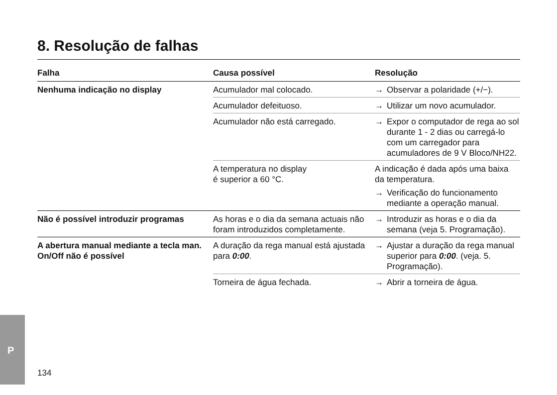P
8. Resolução de falhas
| Falha | Causa possível | Resolução |
| --- | --- | --- |
| Nenhuma indicação no display | Acumulador mal colocado. | → Observar a polaridade (+/−). |
| | Acumulador defeituoso. | → Utilizar um novo acumulador. |
| | Acumulador não está carregado. | → Expor o computador de rega ao sol durante 1 - 2 dias ou carregá-lo com um carregador para acumuladores de 9 V Bloco/NH22. |
| | A temperatura no display é superior a 60 °C. | A indicação é dada após uma baixa da temperatura. → Verificação do funcionamento mediante a operação manual. |
| Não é possível introduzir programas | As horas e o dia da semana actuais não foram introduzidos completamente. | → Introduzir as horas e o dia da semana (veja 5. Programação). |
| A abertura manual mediante a tecla man. On/Off não é possível | A duração da rega manual está ajustada para 0:00 . | → Ajustar a duração da rega manual superior para 0:00 . (veja. 5. Programação). |
| | Torneira de água fechada. | → Abrir a torneira de água. |
134